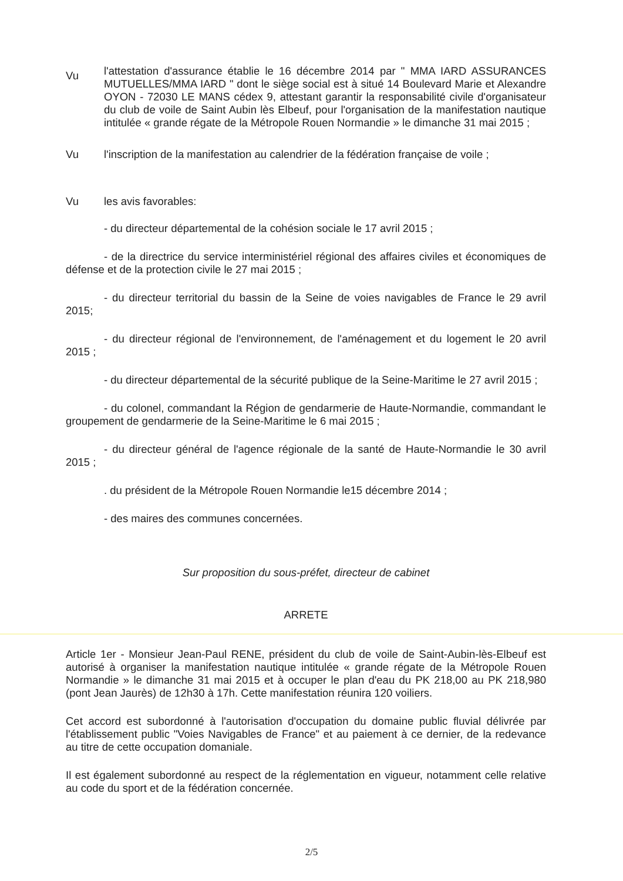Vu
l'attestation d'assurance établie le 16 décembre 2014 par " MMA IARD ASSURANCES MUTUELLES/MMA IARD " dont le siège social est à situé 14 Boulevard Marie et Alexandre OYON - 72030 LE MANS cédex 9, attestant garantir la responsabilité civile d'organisateur du club de voile de Saint Aubin lès Elbeuf, pour l'organisation de la manifestation nautique intitulée « grande régate de la Métropole Rouen Normandie » le dimanche 31 mai 2015 ;
Vu l'inscription de la manifestation au calendrier de la fédération française de voile ;
Vu les avis favorables:
- du directeur départemental de la cohésion sociale le 17 avril 2015 ;
- de la directrice du service interministériel régional des affaires civiles et économiques de défense et de la protection civile le 27 mai 2015 ;
- du directeur territorial du bassin de la Seine de voies navigables de France le 29 avril 2015;
- du directeur régional de l'environnement, de l'aménagement et du logement le 20 avril 2015 ;
- du directeur départemental de la sécurité publique de la Seine-Maritime le 27 avril 2015 ;
- du colonel, commandant la Région de gendarmerie de Haute-Normandie, commandant le groupement de gendarmerie de la Seine-Maritime le 6 mai 2015 ;
- du directeur général de l'agence régionale de la santé de Haute-Normandie le 30 avril 2015 ;
. du président de la Métropole Rouen Normandie le15 décembre 2014 ;
- des maires des communes concernées.
Sur proposition du sous-préfet, directeur de cabinet
ARRETE
Article 1er - Monsieur Jean-Paul RENE, président du club de voile de Saint-Aubin-lès-Elbeuf est autorisé à organiser la manifestation nautique intitulée « grande régate de la Métropole Rouen Normandie » le dimanche 31 mai 2015 et à occuper le plan d'eau du PK 218,00 au PK 218,980 (pont Jean Jaurès) de 12h30 à 17h. Cette manifestation réunira 120 voiliers.
Cet accord est subordonné à l'autorisation d'occupation du domaine public fluvial délivrée par l'établissement public "Voies Navigables de France" et au paiement à ce dernier, de la redevance au titre de cette occupation domaniale.
Il est également subordonné au respect de la réglementation en vigueur, notamment celle relative au code du sport et de la fédération concernée.
2/5